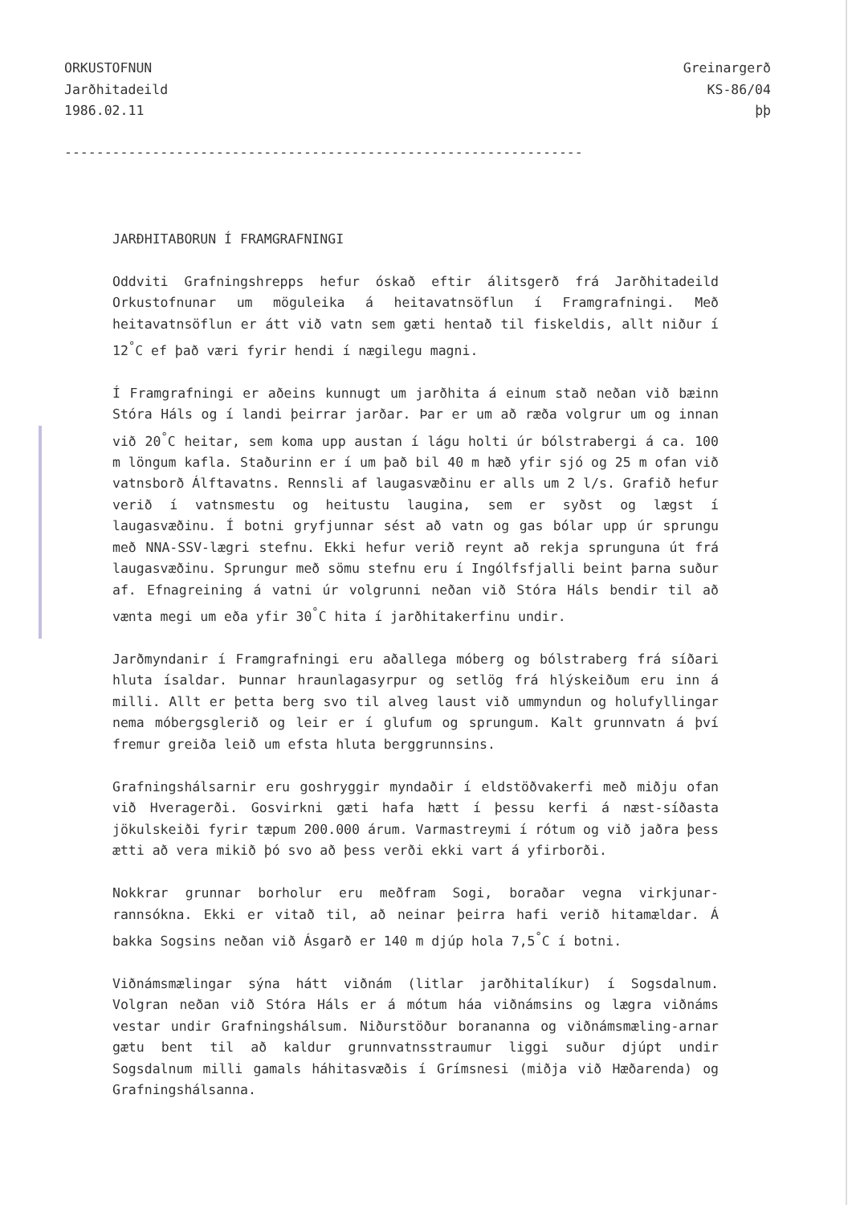ORKUSTOFNUN
Jarðhitadeild
1986.02.11
Greinargerð
KS-86/04
þþ
-----------------------------------------------------------------
JARÐHITABORUN Í FRAMGRAFNINGI
Oddviti Grafningshrepps hefur óskað eftir álitsgerð frá Jarðhitadeild Orkustofnunar um möguleika á heitavatnsöflun í Framgrafningi. Með heitavatnsöflun er átt við vatn sem gæti hentað til fiskeldis, allt niður í 12<sup>°</sup>C ef það væri fyrir hendi í nægilegu magni.
Í Framgrafningi er aðeins kunnugt um jarðhita á einum stað neðan við bæinn Stóra Háls og í landi þeirrar jarðar. Þar er um að ræða volgrur um og innan við 20<sup>°</sup>C heitar, sem koma upp austan í lágu holti úr bólstrabergi á ca. 100 m löngum kafla. Staðurinn er í um það bil 40 m hæð yfir sjó og 25 m ofan við vatnsborð Álftavatns. Rennsli af laugasvæðinu er alls um 2 l/s. Grafið hefur verið í vatnsmestu og heitustu laugina, sem er syðst og lægst í laugasvæðinu. Í botni gryfjunnar sést að vatn og gas bólar upp úr sprungu með NNA-SSV-lægri stefnu. Ekki hefur verið reynt að rekja sprunguna út frá laugasvæðinu. Sprungur með sömu stefnu eru í Ingólfsfjalli beint þarna suður af. Efnagreining á vatni úr volgrunni neðan við Stóra Háls bendir til að vænta megi um eða yfir 30<sup>°</sup>C hita í jarðhitakerfinu undir.
Jarðmyndanir í Framgrafningi eru aðallega móberg og bólstraberg frá síðari hluta ísaldar. Þunnar hraunlagasyrpur og setlög frá hlýskeiðum eru inn á milli. Allt er þetta berg svo til alveg laust við ummyndun og holufyllingar nema móbergsglerið og leir er í glufum og sprungum. Kalt grunnvatn á því fremur greiða leið um efsta hluta berggrunnsins.
Grafningshálsarnir eru goshryggir myndaðir í eldstöðvakerfi með miðju ofan við Hveragerði. Gosvirkni gæti hafa hætt í þessu kerfi á næst-síðasta jökulskeiði fyrir tæpum 200.000 árum. Varmastreymi í rótum og við jaðra þess ætti að vera mikið þó svo að þess verði ekki vart á yfirborði.
Nokkrar grunnar borholur eru meðfram Sogi, boraðar vegna virkjunar-rannsókna. Ekki er vitað til, að neinar þeirra hafi verið hitamældar. Á bakka Sogsins neðan við Ásgarð er 140 m djúp hola 7,5<sup>°</sup>C í botni.
Viðnámsmælingar sýna hátt viðnám (litlar jarðhitalíkur) í Sogsdalnum. Volgran neðan við Stóra Háls er á mótum háa viðnámsins og lægra viðnáms vestar undir Grafningshálsum. Niðurstöður borananna og viðnámsmæling-arnar gætu bent til að kaldur grunnvatnsstraumur liggi suður djúpt undir Sogsdalnum milli gamals háhitasvæðis í Grímsnesi (miðja við Hæðarenda) og Grafningshálsanna.